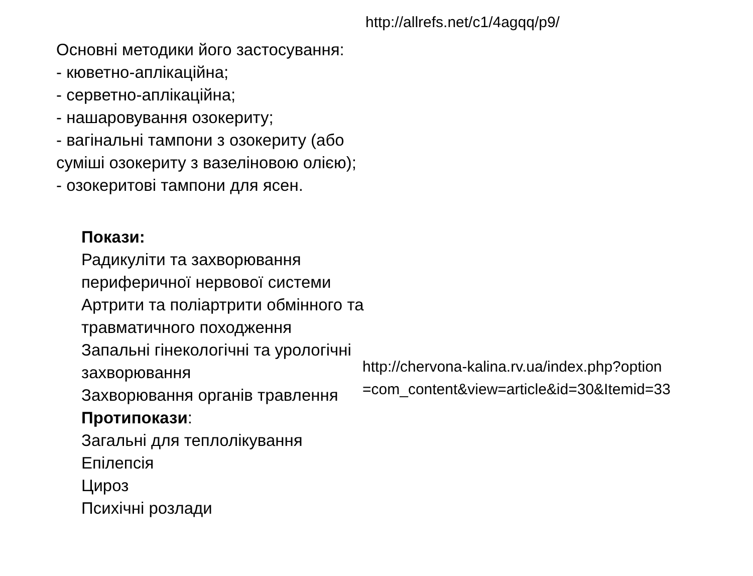http://allrefs.net/c1/4agqq/p9/
Основні методики його застосування:
- кюветно-аплікаційна;
- серветно-аплікаційна;
- нашаровування озокериту;
- вагінальні тампони з озокериту (або
суміші озокериту з вазеліновою олією);
- озокеритові тампони для ясен.
Покази:
Радикуліти та захворювання
периферичної нервової системи
Артрити та поліартрити обмінного та
травматичного походження
Запальні гінекологічні та урологічні
захворювання
Захворювання органів травлення
Протипокази:
Загальні для теплолікування
Епілепсія
Цироз
Психічні розлади
http://chervona-kalina.rv.ua/index.php?option
=com_content&view=article&id=30&Itemid=33